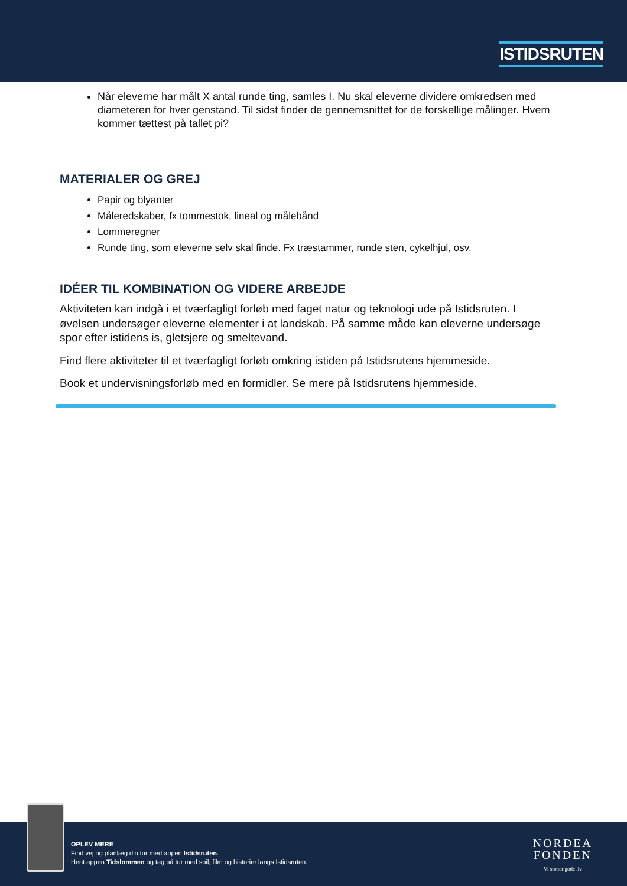ISTIDSRUTEN
Når eleverne har målt X antal runde ting, samles I. Nu skal eleverne dividere omkredsen med diameteren for hver genstand. Til sidst finder de gennemsnittet for de forskellige målinger. Hvem kommer tættest på tallet pi?
MATERIALER OG GREJ
Papir og blyanter
Måleredskaber, fx tommestok, lineal og målebånd
Lommeregner
Runde ting, som eleverne selv skal finde. Fx træstammer, runde sten, cykelhjul, osv.
IDÉER TIL KOMBINATION OG VIDERE ARBEJDE
Aktiviteten kan indgå i et tværfagligt forløb med faget natur og teknologi ude på Istidsruten. I øvelsen undersøger eleverne elementer i at landskab. På samme måde kan eleverne undersøge spor efter istidens is, gletsjere og smeltevand.
Find flere aktiviteter til et tværfagligt forløb omkring istiden på Istidsrutens hjemmeside.
Book et undervisningsforløb med en formidler. Se mere på Istidsrutens hjemmeside.
OPLEV MERE
Find vej og planlæg din tur med appen Istidsruten.
Hent appen Tidslommen og tag på tur med spil, film og historier langs Istidsruten.
NORDEA
FONDEN
Vi støtter gode liv